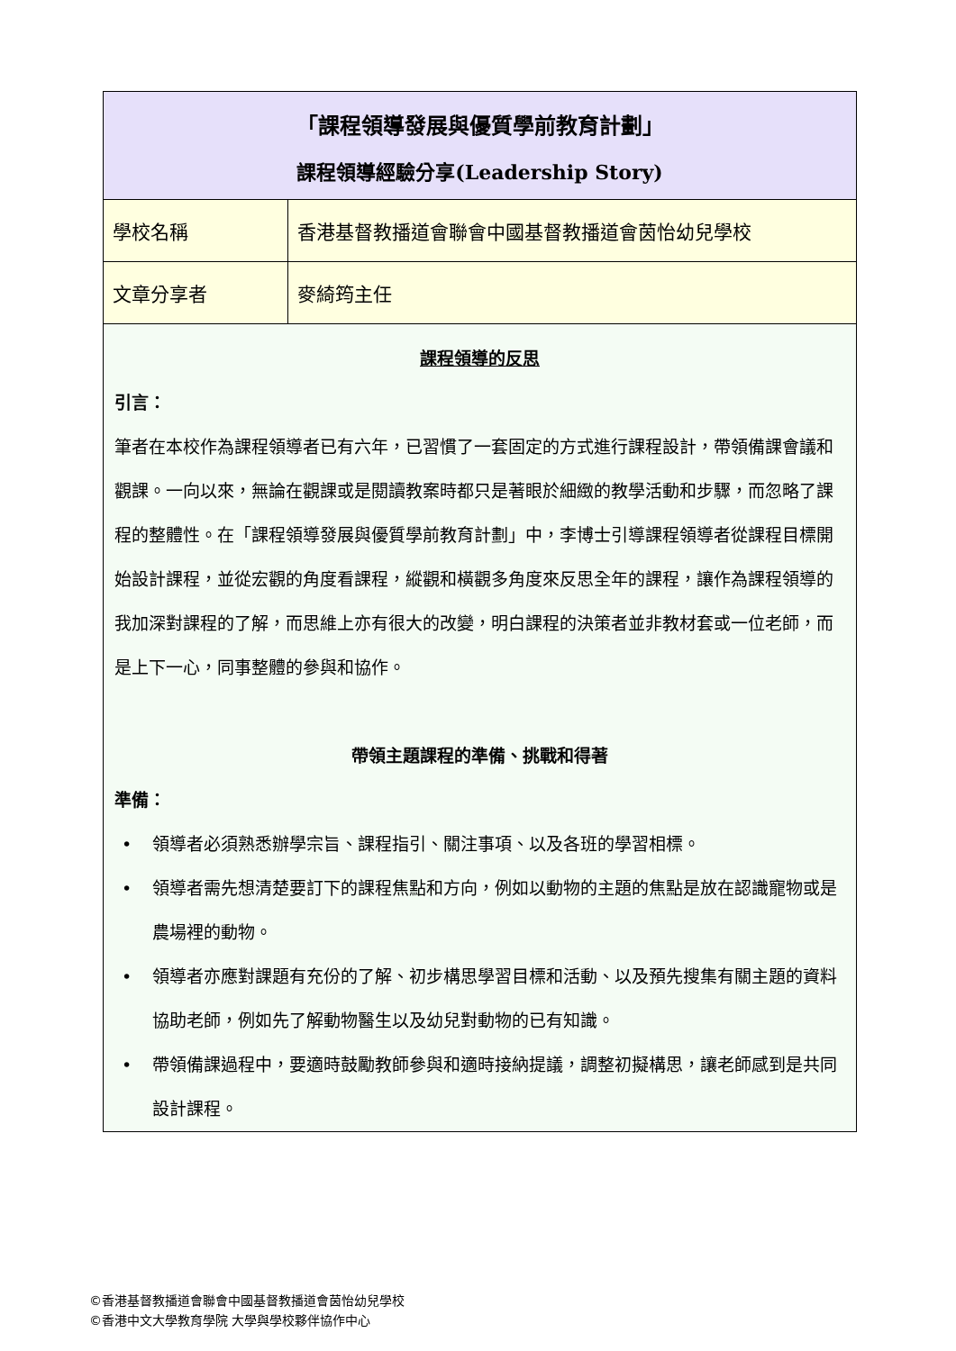| 「課程領導發展與優質學前教育計劃」 課程領導經驗分享(Leadership Story) | |
| 學校名稱 | 香港基督教播道會聯會中國基督教播道會茵怡幼兒學校 |
| 文章分享者 | 麥綺筠主任 |
| 課程領導的反思 引言： 筆者在本校作為課程領導者已有六年，已習慣了一套固定的方式進行課程設計，帶領備課會議和觀課。一向以來，無論在觀課或是閱讀教案時都只是著眼於細緻的教學活動和步驟，而忽略了課程的整體性。在「課程領導發展與優質學前教育計劃」中，李博士引導課程領導者從課程目標開始設計課程，並從宏觀的角度看課程，縱觀和橫觀多角度來反思全年的課程，讓作為課程領導的我加深對課程的了解，而思維上亦有很大的改變，明白課程的決策者並非教材套或一位老師，而是上下一心，同事整體的參與和協作。 帶領主題課程的準備、挑戰和得著 準備： • 領導者必須熟悉辦學宗旨、課程指引、關注事項、以及各班的學習相標。 • 領導者需先想清楚要訂下的課程焦點和方向，例如以動物的主題的焦點是放在認識寵物或是農場裡的動物。 • 領導者亦應對課題有充份的了解、初步構思學習目標和活動、以及預先搜集有關主題的資料協助老師，例如先了解動物醫生以及幼兒對動物的已有知識。 • 帶領備課過程中，要適時鼓勵教師參與和適時接納提議，調整初擬構思，讓老師感到是共同設計課程。 | |
©香港基督教播道會聯會中國基督教播道會茵怡幼兒學校
©香港中文大學教育學院 大學與學校夥伴協作中心